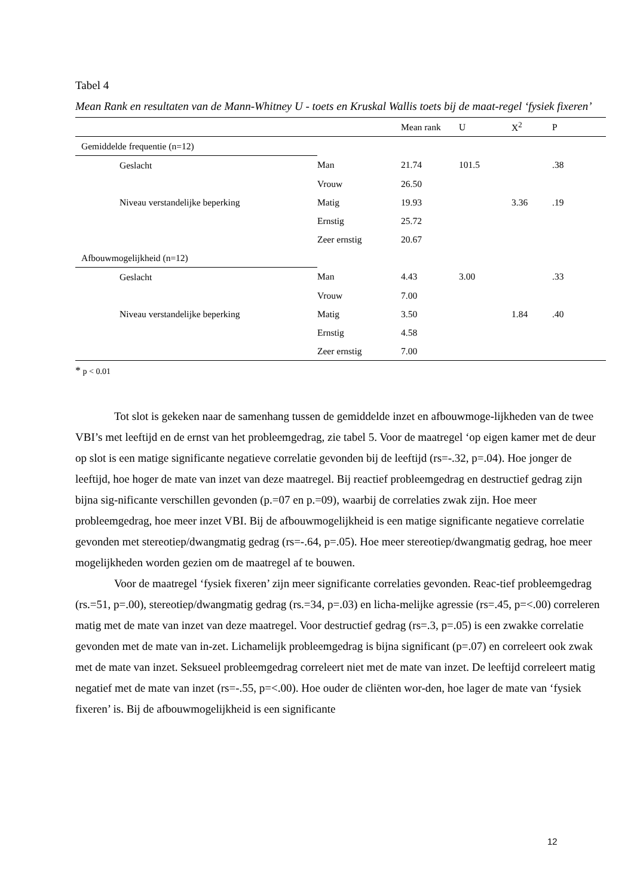Tabel 4
Mean Rank en resultaten van de Mann-Whitney U - toets en Kruskal Wallis toets bij de maat-regel ‘fysiek fixeren’
| | | Mean rank | U | X<sup>2</sup> | P |
| Gemiddelde frequentie (n=12) | | | | | |
| Geslacht | Man | 21.74 | 101.5 | | .38 |
| | Vrouw | 26.50 | | | |
| Niveau verstandelijke beperking | Matig | 19.93 | | 3.36 | .19 |
| | Ernstig | 25.72 | | | |
| | Zeer ernstig | 20.67 | | | |
| Afbouwmogelijkheid (n=12) | | | | | |
| Geslacht | Man | 4.43 | 3.00 | | .33 |
| | Vrouw | 7.00 | | | |
| Niveau verstandelijke beperking | Matig | 3.50 | | 1.84 | .40 |
| | Ernstig | 4.58 | | | |
| | Zeer ernstig | 7.00 | | | |
* p < 0.01
Tot slot is gekeken naar de samenhang tussen de gemiddelde inzet en afbouwmoge-lijkheden van de twee VBI’s met leeftijd en de ernst van het probleemgedrag, zie tabel 5. Voor de maatregel ‘op eigen kamer met de deur op slot is een matige significante negatieve correlatie gevonden bij de leeftijd (rs=-.32, p=.04). Hoe jonger de leeftijd, hoe hoger de mate van inzet van deze maatregel. Bij reactief probleemgedrag en destructief gedrag zijn bijna sig-nificante verschillen gevonden (p.=07 en p.=09), waarbij de correlaties zwak zijn. Hoe meer probleemgedrag, hoe meer inzet VBI. Bij de afbouwmogelijkheid is een matige significante negatieve correlatie gevonden met stereotiep/dwangmatig gedrag (rs=-.64, p=.05). Hoe meer stereotiep/dwangmatig gedrag, hoe meer mogelijkheden worden gezien om de maatregel af te bouwen.
Voor de maatregel ‘fysiek fixeren’ zijn meer significante correlaties gevonden. Reac-tief probleemgedrag (rs.=51, p=.00), stereotiep/dwangmatig gedrag (rs.=34, p=.03) en licha-melijke agressie (rs=.45, p=<.00) correleren matig met de mate van inzet van deze maatregel. Voor destructief gedrag (rs=.3, p=.05) is een zwakke correlatie gevonden met de mate van in-zet. Lichamelijk probleemgedrag is bijna significant (p=.07) en correleert ook zwak met de mate van inzet. Seksueel probleemgedrag correleert niet met de mate van inzet. De leeftijd correleert matig negatief met de mate van inzet (rs=-.55, p=<.00). Hoe ouder de cliënten wor-den, hoe lager de mate van ‘fysiek fixeren’ is. Bij de afbouwmogelijkheid is een significante
12